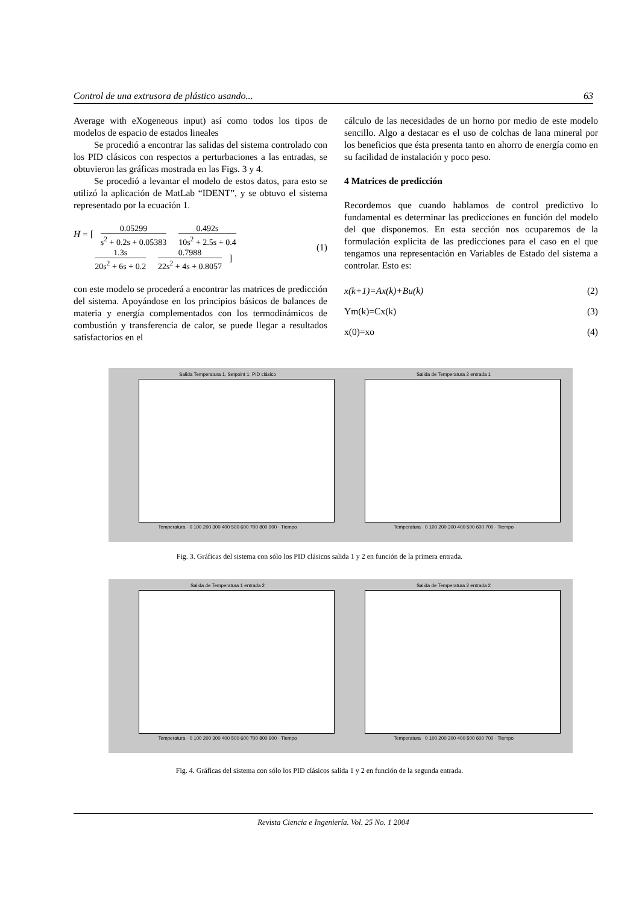Control de una extrusora de plástico usando... 63
Average with eXogeneous input) así como todos los tipos de modelos de espacio de estados lineales
Se procedió a encontrar las salidas del sistema controlado con los PID clásicos con respectos a perturbaciones a las entradas, se obtuvieron las gráficas mostrada en las Figs. 3 y 4.
Se procedió a levantar el modelo de estos datos, para esto se utilizó la aplicación de MatLab “IDENT”, y se obtuvo el sistema representado por la ecuación 1.
H = [ 0.05299 s<sup>2</sup> + 0.2s + 0.05383 0.492s 10s<sup>2</sup> + 2.5s + 0.4
1.3s 20s<sup>2</sup> + 6s + 0.2 0.7988 22s<sup>2</sup> + 4s + 0.8057 ]
(1)
con este modelo se procederá a encontrar las matrices de predicción del sistema. Apoyándose en los principios básicos de balances de materia y energía complementados con los termodinámicos de combustión y transferencia de calor, se puede llegar a resultados satisfactorios en el
cálculo de las necesidades de un horno por medio de este modelo sencillo. Algo a destacar es el uso de colchas de lana mineral por los beneficios que ésta presenta tanto en ahorro de energía como en su facilidad de instalación y poco peso.
4 Matrices de predicción
Recordemos que cuando hablamos de control predictivo lo fundamental es determinar las predicciones en función del modelo del que disponemos. En esta sección nos ocuparemos de la formulación explicita de las predicciones para el caso en el que tengamos una representación en Variables de Estado del sistema a controlar. Esto es:
x(k+1)=Ax(k)+Bu(k) (2)
Ym(k)=Cx(k) (3)
x(0)=xo (4)
Salida Temperatura 1, Setpoint 1. PID clásico
Temperatura · 0 100 200 300 400 500 600 700 800 900 · Tiempo
Salida de Temperatura 2 entrada 1
Temperatura · 0 100 200 300 400 500 600 700 · Tiempo
Fig. 3. Gráficas del sistema con sólo los PID clásicos salida 1 y 2 en función de la primera entrada.
Salida de Temperatura 1 entrada 2
Temperatura · 0 100 200 300 400 500 600 700 800 900 · Tiempo
Salida de Temperatura 2 entrada 2
Temperatura · 0 100 200 300 400 500 600 700 · Tiempo
Fig. 4. Gráficas del sistema con sólo los PID clásicos salida 1 y 2 en función de la segunda entrada.
Revista Ciencia e Ingeniería. Vol. 25 No. 1 2004